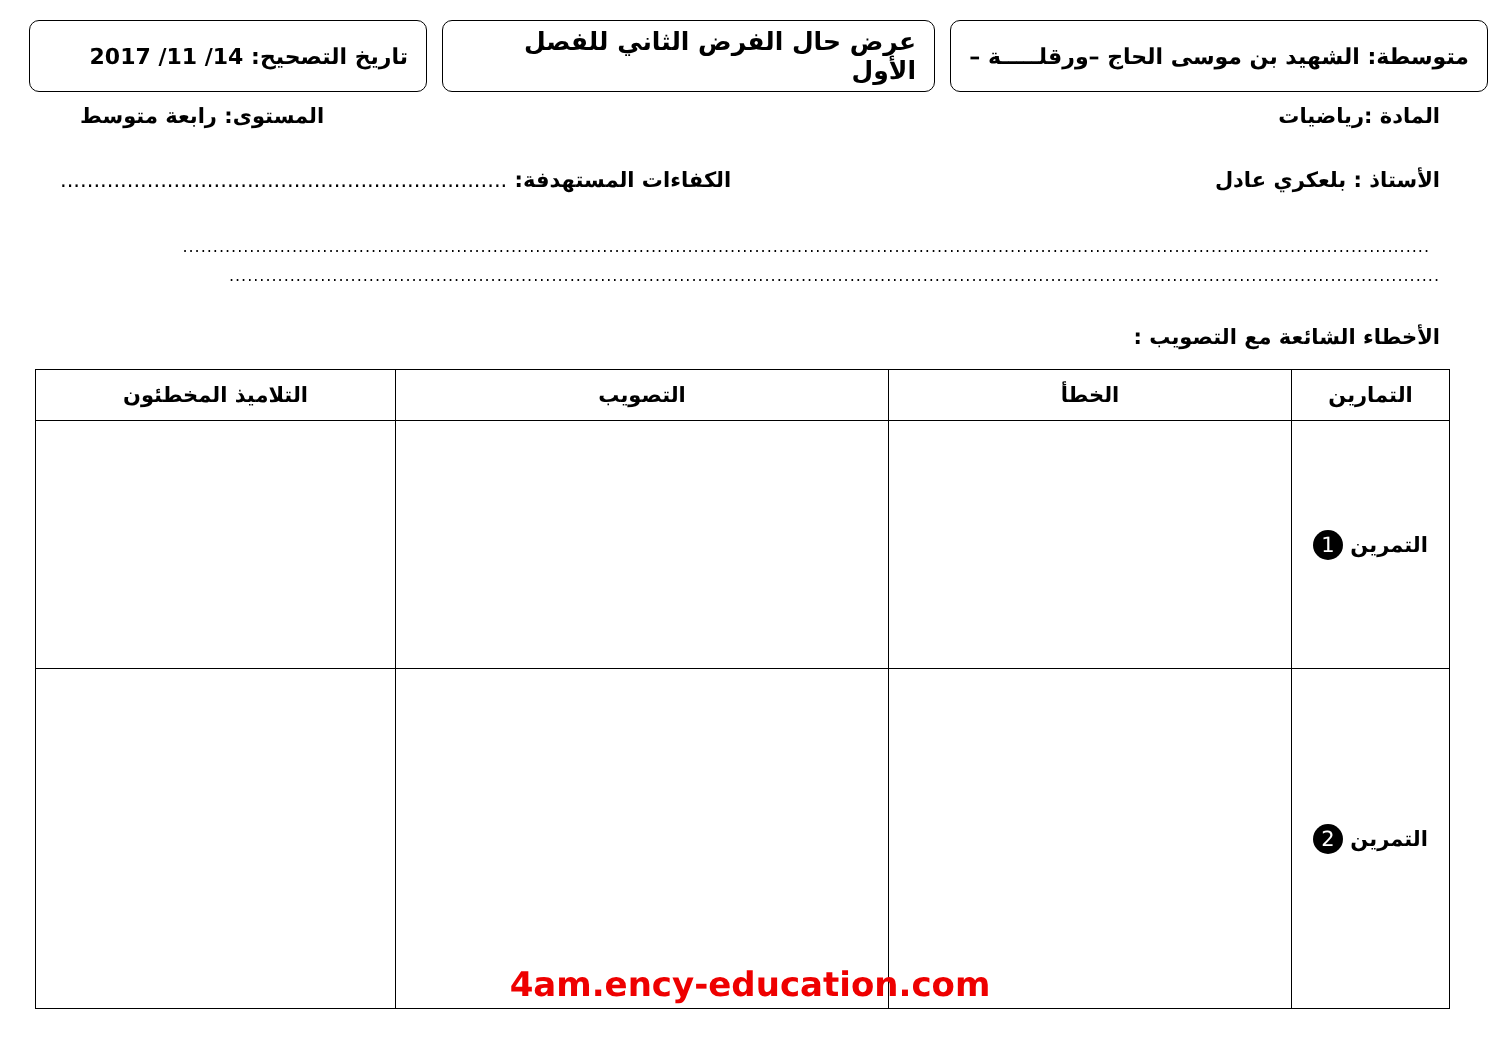متوسطة: الشهيد بن موسى الحاج –ورقلـــــة –
عرض حال الفرض الثاني للفصل الأول
تاريخ التصحيح: 14/ 11/ 2017
المادة :رياضيات المستوى: رابعة متوسط
الأستاذ : بلعكري عادل الكفاءات المستهدفة: ...................................................................
.............................................................................................................................................................................................................
.......................................................................................................................................................................................................
الأخطاء الشائعة مع التصويب :
| التمارين | الخطأ | التصويب | التلاميذ المخطئون |
| --- | --- | --- | --- |
| التمرين 1 | | | |
| التمرين 2 | | | |
4am.ency-education.com